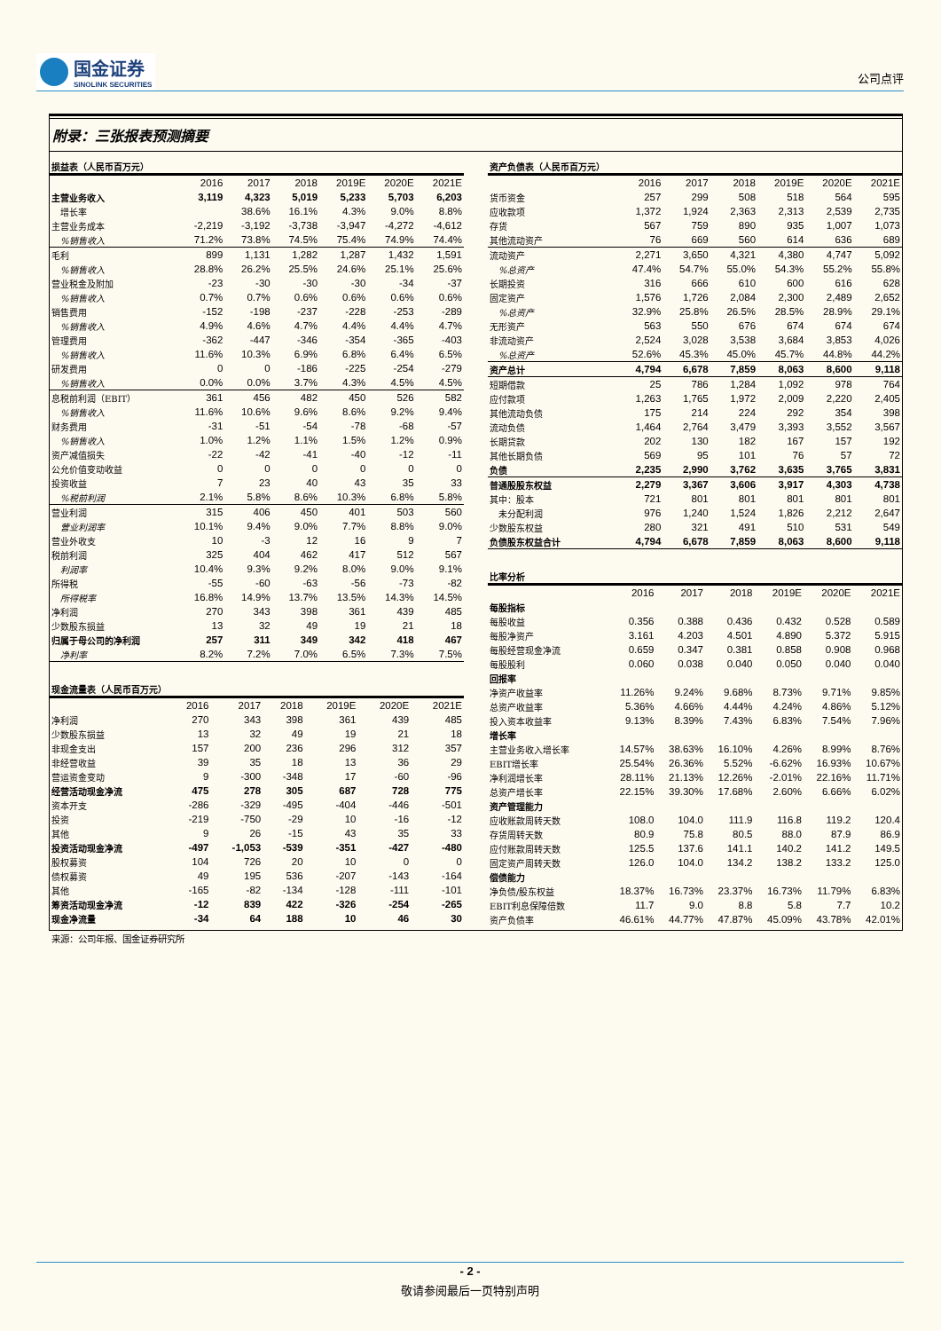国金证券
SINOLINK SECURITIES
公司点评
附录：三张报表预测摘要
| 损益表（人民币百万元） | | | | | | |
| | 2016 | 2017 | 2018 | 2019E | 2020E | 2021E |
| 主营业务收入 | 3,119 | 4,323 | 5,019 | 5,233 | 5,703 | 6,203 |
| 增长率 | | 38.6% | 16.1% | 4.3% | 9.0% | 8.8% |
| 主营业务成本 | -2,219 | -3,192 | -3,738 | -3,947 | -4,272 | -4,612 |
| %销售收入 | 71.2% | 73.8% | 74.5% | 75.4% | 74.9% | 74.4% |
| 毛利 | 899 | 1,131 | 1,282 | 1,287 | 1,432 | 1,591 |
| %销售收入 | 28.8% | 26.2% | 25.5% | 24.6% | 25.1% | 25.6% |
| 营业税金及附加 | -23 | -30 | -30 | -30 | -34 | -37 |
| %销售收入 | 0.7% | 0.7% | 0.6% | 0.6% | 0.6% | 0.6% |
| 销售费用 | -152 | -198 | -237 | -228 | -253 | -289 |
| %销售收入 | 4.9% | 4.6% | 4.7% | 4.4% | 4.4% | 4.7% |
| 管理费用 | -362 | -447 | -346 | -354 | -365 | -403 |
| %销售收入 | 11.6% | 10.3% | 6.9% | 6.8% | 6.4% | 6.5% |
| 研发费用 | 0 | 0 | -186 | -225 | -254 | -279 |
| %销售收入 | 0.0% | 0.0% | 3.7% | 4.3% | 4.5% | 4.5% |
| 息税前利润（EBIT） | 361 | 456 | 482 | 450 | 526 | 582 |
| %销售收入 | 11.6% | 10.6% | 9.6% | 8.6% | 9.2% | 9.4% |
| 财务费用 | -31 | -51 | -54 | -78 | -68 | -57 |
| %销售收入 | 1.0% | 1.2% | 1.1% | 1.5% | 1.2% | 0.9% |
| 资产减值损失 | -22 | -42 | -41 | -40 | -12 | -11 |
| 公允价值变动收益 | 0 | 0 | 0 | 0 | 0 | 0 |
| 投资收益 | 7 | 23 | 40 | 43 | 35 | 33 |
| %税前利润 | 2.1% | 5.8% | 8.6% | 10.3% | 6.8% | 5.8% |
| 营业利润 | 315 | 406 | 450 | 401 | 503 | 560 |
| 营业利润率 | 10.1% | 9.4% | 9.0% | 7.7% | 8.8% | 9.0% |
| 营业外收支 | 10 | -3 | 12 | 16 | 9 | 7 |
| 税前利润 | 325 | 404 | 462 | 417 | 512 | 567 |
| 利润率 | 10.4% | 9.3% | 9.2% | 8.0% | 9.0% | 9.1% |
| 所得税 | -55 | -60 | -63 | -56 | -73 | -82 |
| 所得税率 | 16.8% | 14.9% | 13.7% | 13.5% | 14.3% | 14.5% |
| 净利润 | 270 | 343 | 398 | 361 | 439 | 485 |
| 少数股东损益 | 13 | 32 | 49 | 19 | 21 | 18 |
| 归属于母公司的净利润 | 257 | 311 | 349 | 342 | 418 | 467 |
| 净利率 | 8.2% | 7.2% | 7.0% | 6.5% | 7.3% | 7.5% |
| 现金流量表（人民币百万元） | | | | | | |
| | 2016 | 2017 | 2018 | 2019E | 2020E | 2021E |
| 净利润 | 270 | 343 | 398 | 361 | 439 | 485 |
| 少数股东损益 | 13 | 32 | 49 | 19 | 21 | 18 |
| 非现金支出 | 157 | 200 | 236 | 296 | 312 | 357 |
| 非经营收益 | 39 | 35 | 18 | 13 | 36 | 29 |
| 营运资金变动 | 9 | -300 | -348 | 17 | -60 | -96 |
| 经营活动现金净流 | 475 | 278 | 305 | 687 | 728 | 775 |
| 资本开支 | -286 | -329 | -495 | -404 | -446 | -501 |
| 投资 | -219 | -750 | -29 | 10 | -16 | -12 |
| 其他 | 9 | 26 | -15 | 43 | 35 | 33 |
| 投资活动现金净流 | -497 | -1,053 | -539 | -351 | -427 | -480 |
| 股权募资 | 104 | 726 | 20 | 10 | 0 | 0 |
| 债权募资 | 49 | 195 | 536 | -207 | -143 | -164 |
| 其他 | -165 | -82 | -134 | -128 | -111 | -101 |
| 筹资活动现金净流 | -12 | 839 | 422 | -326 | -254 | -265 |
| 现金净流量 | -34 | 64 | 188 | 10 | 46 | 30 |
| 资产负债表（人民币百万元） | | | | | | |
| | 2016 | 2017 | 2018 | 2019E | 2020E | 2021E |
| 货币资金 | 257 | 299 | 508 | 518 | 564 | 595 |
| 应收款项 | 1,372 | 1,924 | 2,363 | 2,313 | 2,539 | 2,735 |
| 存货 | 567 | 759 | 890 | 935 | 1,007 | 1,073 |
| 其他流动资产 | 76 | 669 | 560 | 614 | 636 | 689 |
| 流动资产 | 2,271 | 3,650 | 4,321 | 4,380 | 4,747 | 5,092 |
| %总资产 | 47.4% | 54.7% | 55.0% | 54.3% | 55.2% | 55.8% |
| 长期投资 | 316 | 666 | 610 | 600 | 616 | 628 |
| 固定资产 | 1,576 | 1,726 | 2,084 | 2,300 | 2,489 | 2,652 |
| %总资产 | 32.9% | 25.8% | 26.5% | 28.5% | 28.9% | 29.1% |
| 无形资产 | 563 | 550 | 676 | 674 | 674 | 674 |
| 非流动资产 | 2,524 | 3,028 | 3,538 | 3,684 | 3,853 | 4,026 |
| %总资产 | 52.6% | 45.3% | 45.0% | 45.7% | 44.8% | 44.2% |
| 资产总计 | 4,794 | 6,678 | 7,859 | 8,063 | 8,600 | 9,118 |
| 短期借款 | 25 | 786 | 1,284 | 1,092 | 978 | 764 |
| 应付款项 | 1,263 | 1,765 | 1,972 | 2,009 | 2,220 | 2,405 |
| 其他流动负债 | 175 | 214 | 224 | 292 | 354 | 398 |
| 流动负债 | 1,464 | 2,764 | 3,479 | 3,393 | 3,552 | 3,567 |
| 长期贷款 | 202 | 130 | 182 | 167 | 157 | 192 |
| 其他长期负债 | 569 | 95 | 101 | 76 | 57 | 72 |
| 负债 | 2,235 | 2,990 | 3,762 | 3,635 | 3,765 | 3,831 |
| 普通股股东权益 | 2,279 | 3,367 | 3,606 | 3,917 | 4,303 | 4,738 |
| 其中：股本 | 721 | 801 | 801 | 801 | 801 | 801 |
| 未分配利润 | 976 | 1,240 | 1,524 | 1,826 | 2,212 | 2,647 |
| 少数股东权益 | 280 | 321 | 491 | 510 | 531 | 549 |
| 负债股东权益合计 | 4,794 | 6,678 | 7,859 | 8,063 | 8,600 | 9,118 |
| 比率分析 | | | | | | |
| | 2016 | 2017 | 2018 | 2019E | 2020E | 2021E |
| 每股指标 | | | | | | |
| 每股收益 | 0.356 | 0.388 | 0.436 | 0.432 | 0.528 | 0.589 |
| 每股净资产 | 3.161 | 4.203 | 4.501 | 4.890 | 5.372 | 5.915 |
| 每股经营现金净流 | 0.659 | 0.347 | 0.381 | 0.858 | 0.908 | 0.968 |
| 每股股利 | 0.060 | 0.038 | 0.040 | 0.050 | 0.040 | 0.040 |
| 回报率 | | | | | | |
| 净资产收益率 | 11.26% | 9.24% | 9.68% | 8.73% | 9.71% | 9.85% |
| 总资产收益率 | 5.36% | 4.66% | 4.44% | 4.24% | 4.86% | 5.12% |
| 投入资本收益率 | 9.13% | 8.39% | 7.43% | 6.83% | 7.54% | 7.96% |
| 增长率 | | | | | | |
| 主营业务收入增长率 | 14.57% | 38.63% | 16.10% | 4.26% | 8.99% | 8.76% |
| EBIT增长率 | 25.54% | 26.36% | 5.52% | -6.62% | 16.93% | 10.67% |
| 净利润增长率 | 28.11% | 21.13% | 12.26% | -2.01% | 22.16% | 11.71% |
| 总资产增长率 | 22.15% | 39.30% | 17.68% | 2.60% | 6.66% | 6.02% |
| 资产管理能力 | | | | | | |
| 应收账款周转天数 | 108.0 | 104.0 | 111.9 | 116.8 | 119.2 | 120.4 |
| 存货周转天数 | 80.9 | 75.8 | 80.5 | 88.0 | 87.9 | 86.9 |
| 应付账款周转天数 | 125.5 | 137.6 | 141.1 | 140.2 | 141.2 | 149.5 |
| 固定资产周转天数 | 126.0 | 104.0 | 134.2 | 138.2 | 133.2 | 125.0 |
| 偿债能力 | | | | | | |
| 净负债/股东权益 | 18.37% | 16.73% | 23.37% | 16.73% | 11.79% | 6.83% |
| EBIT利息保障倍数 | 11.7 | 9.0 | 8.8 | 5.8 | 7.7 | 10.2 |
| 资产负债率 | 46.61% | 44.77% | 47.87% | 45.09% | 43.78% | 42.01% |
来源：公司年报、国金证券研究所
- 2 -
敬请参阅最后一页特别声明